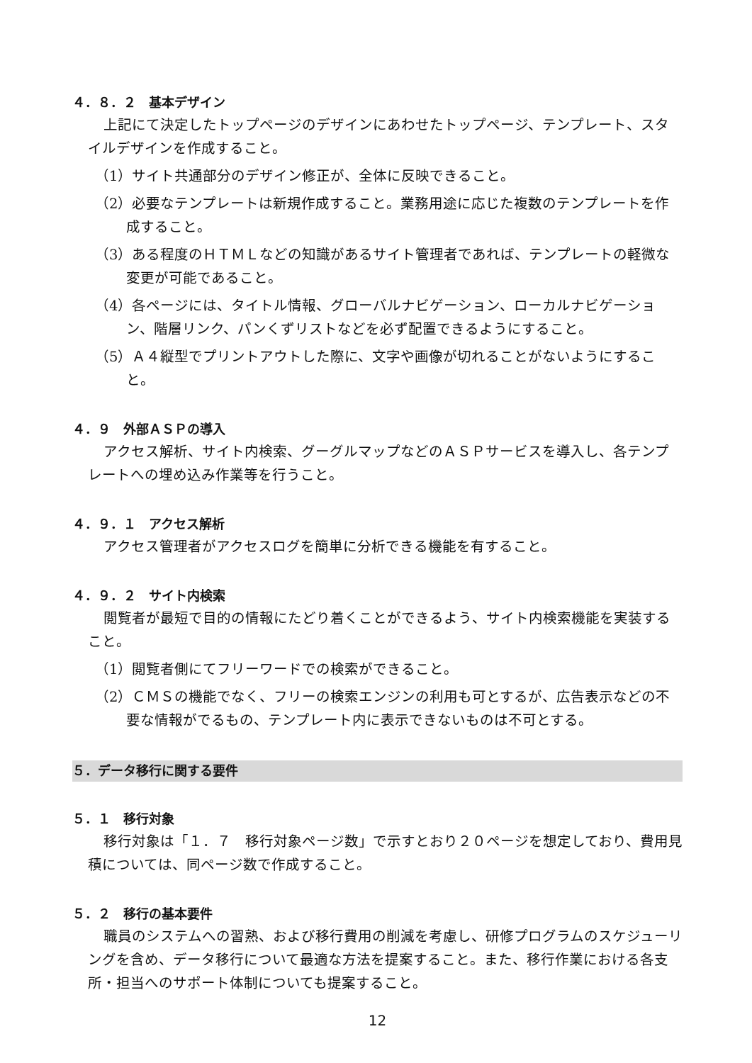４．８．２　基本デザイン
上記にて決定したトップページのデザインにあわせたトップページ、テンプレート、スタイルデザインを作成すること。
（1）サイト共通部分のデザイン修正が、全体に反映できること。
（2）必要なテンプレートは新規作成すること。業務用途に応じた複数のテンプレートを作成すること。
（3）ある程度のＨＴＭＬなどの知識があるサイト管理者であれば、テンプレートの軽微な変更が可能であること。
（4）各ページには、タイトル情報、グローバルナビゲーション、ローカルナビゲーション、階層リンク、パンくずリストなどを必ず配置できるようにすること。
（5）Ａ４縦型でプリントアウトした際に、文字や画像が切れることがないようにすること。
４．９　外部ＡＳＰの導入
アクセス解析、サイト内検索、グーグルマップなどのＡＳＰサービスを導入し、各テンプレートへの埋め込み作業等を行うこと。
４．９．１　アクセス解析
アクセス管理者がアクセスログを簡単に分析できる機能を有すること。
４．９．２　サイト内検索
閲覧者が最短で目的の情報にたどり着くことができるよう、サイト内検索機能を実装すること。
（1）閲覧者側にてフリーワードでの検索ができること。
（2）ＣＭＳの機能でなく、フリーの検索エンジンの利用も可とするが、広告表示などの不要な情報がでるもの、テンプレート内に表示できないものは不可とする。
５．データ移行に関する要件
５．１　移行対象
移行対象は「１．７　移行対象ページ数」で示すとおり２０ページを想定しており、費用見積については、同ページ数で作成すること。
５．２　移行の基本要件
職員のシステムへの習熟、および移行費用の削減を考慮し、研修プログラムのスケジューリングを含め、データ移行について最適な方法を提案すること。また、移行作業における各支所・担当へのサポート体制についても提案すること。
12